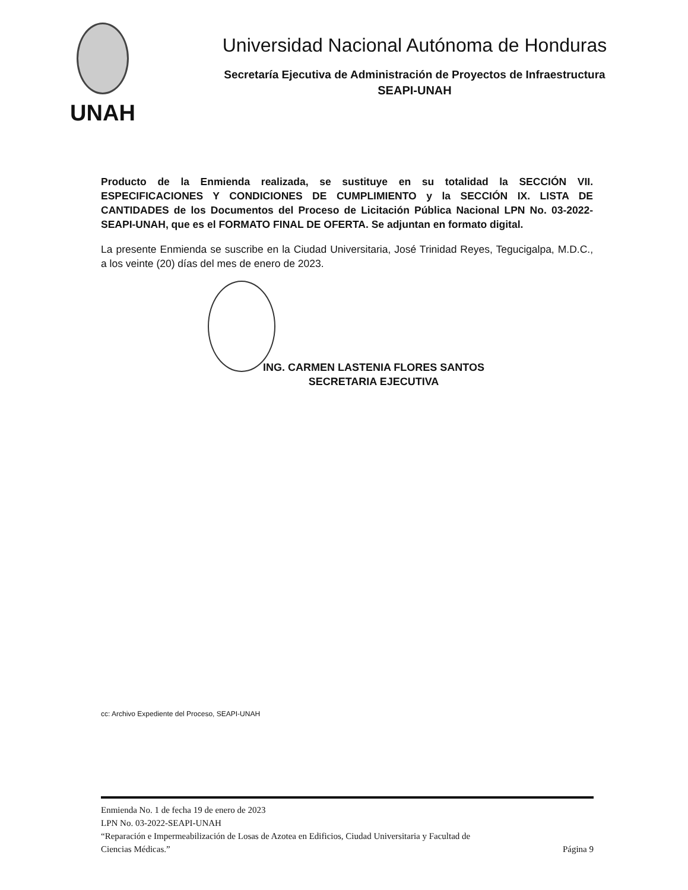UNAH
Universidad Nacional Autónoma de Honduras
Secretaría Ejecutiva de Administración de Proyectos de Infraestructura
SEAPI-UNAH
Producto de la Enmienda realizada, se sustituye en su totalidad la SECCIÓN VII. ESPECIFICACIONES Y CONDICIONES DE CUMPLIMIENTO y la SECCIÓN IX. LISTA DE CANTIDADES de los Documentos del Proceso de Licitación Pública Nacional LPN No. 03-2022-SEAPI-UNAH, que es el FORMATO FINAL DE OFERTA. Se adjuntan en formato digital.
La presente Enmienda se suscribe en la Ciudad Universitaria, José Trinidad Reyes, Tegucigalpa, M.D.C., a los veinte (20) días del mes de enero de 2023.
ING. CARMEN LASTENIA FLORES SANTOS
SECRETARIA EJECUTIVA
cc: Archivo Expediente del Proceso, SEAPI-UNAH
Enmienda No. 1 de fecha 19 de enero de 2023
LPN No. 03-2022-SEAPI-UNAH
“Reparación e Impermeabilización de Losas de Azotea en Edificios, Ciudad Universitaria y Facultad de
Ciencias Médicas.” Página 9